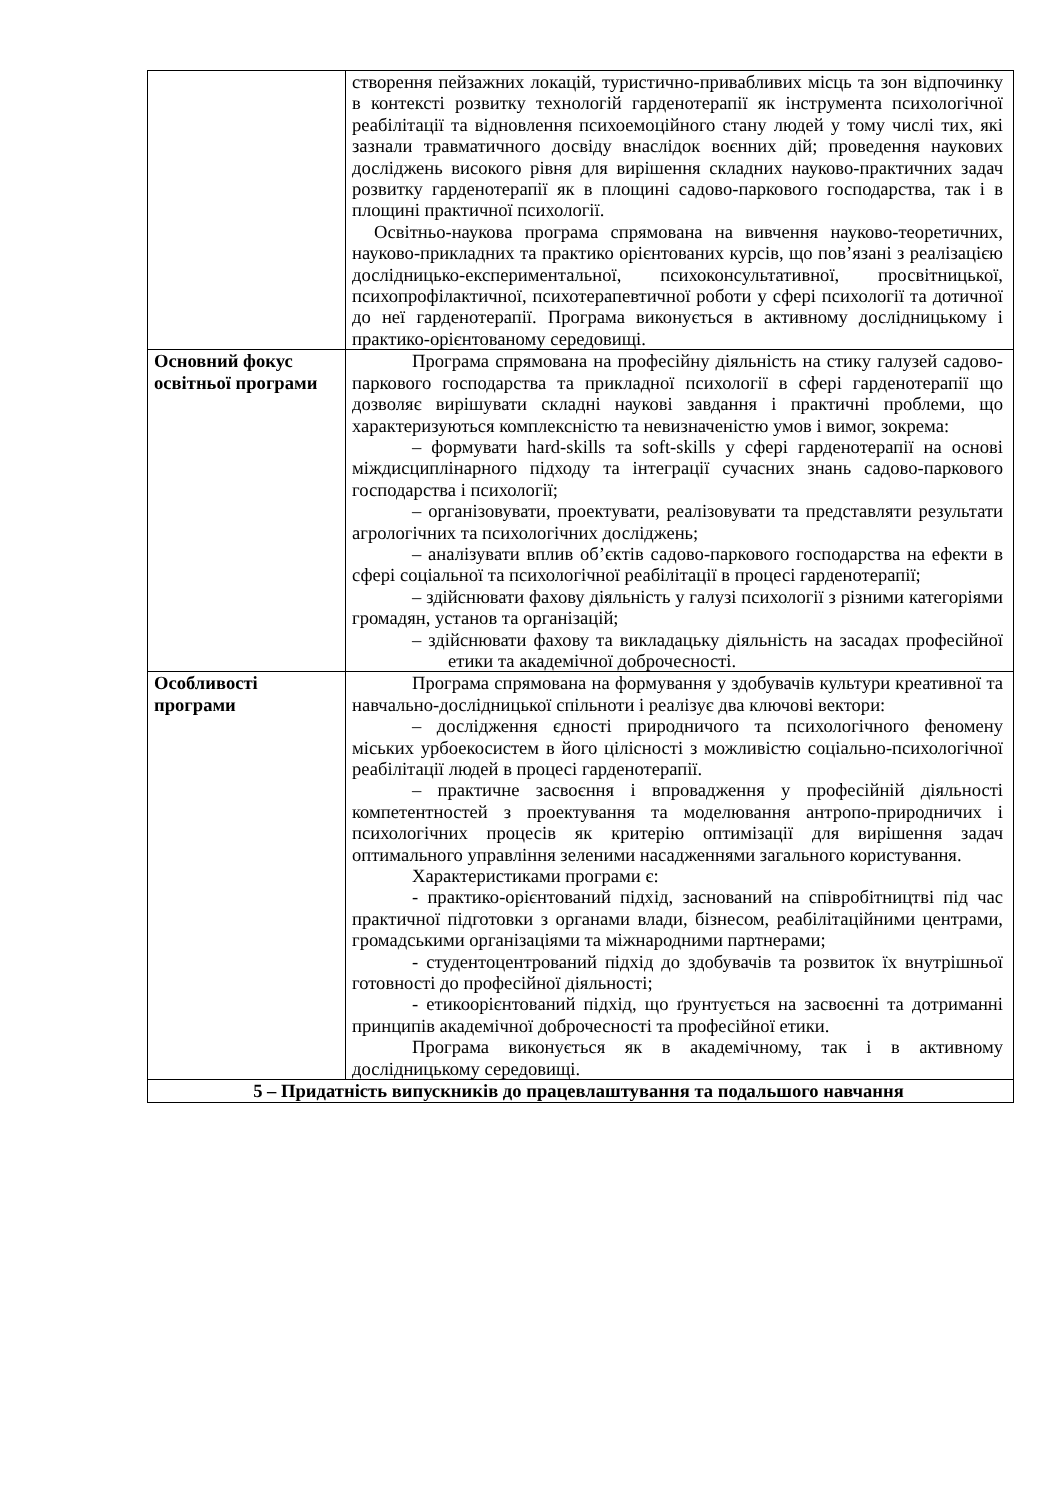| | створення пейзажних локацій, туристично-привабливих місць та зон відпочинку в контексті розвитку технологій гарденотерапії як інструмента психологічної реабілітації та відновлення психоемоційного стану людей у тому числі тих, які зазнали травматичного досвіду внаслідок воєнних дій; проведення наукових досліджень високого рівня для вирішення складних науково-практичних задач розвитку гарденотерапії як в площині садово-паркового господарства, так і в площині практичної психології. Освітньо-наукова програма спрямована на вивчення науково-теоретичних, науково-прикладних та практико орієнтованих курсів, що пов’язані з реалізацією дослідницько-експериментальної, психоконсультативної, просвітницької, психопрофілактичної, психотерапевтичної роботи у сфері психології та дотичної до неї гарденотерапії. Програма виконується в активному дослідницькому і практико-орієнтованому середовищі. |
| Основний фокус освітньої програми | Програма спрямована на професійну діяльність на стику галузей садово-паркового господарства та прикладної психології в сфері гарденотерапії що дозволяє вирішувати складні наукові завдання і практичні проблеми, що характеризуються комплексністю та невизначеністю умов і вимог, зокрема: – формувати hard-skills та soft-skills у сфері гарденотерапії на основі міждисциплінарного підходу та інтеграції сучасних знань садово-паркового господарства і психології; – організовувати, проектувати, реалізовувати та представляти результати агрологічних та психологічних досліджень; – аналізувати вплив об’єктів садово-паркового господарства на ефекти в сфері соціальної та психологічної реабілітації в процесі гарденотерапії; – здійснювати фахову діяльність у галузі психології з різними категоріями громадян, установ та організацій; – здійснювати фахову та викладацьку діяльність на засадах професійної етики та академічної доброчесності. |
| Особливості програми | Програма спрямована на формування у здобувачів культури креативної та навчально-дослідницької спільноти і реалізує два ключові вектори: – дослідження єдності природничого та психологічного феномену міських урбоекосистем в його цілісності з можливістю соціально-психологічної реабілітації людей в процесі гарденотерапії. – практичне засвоєння і впровадження у професійній діяльності компетентностей з проектування та моделювання антропо-природничих і психологічних процесів як критерію оптимізації для вирішення задач оптимального управління зеленими насадженнями загального користування. Характеристиками програми є: - практико-орієнтований підхід, заснований на співробітництві під час практичної підготовки з органами влади, бізнесом, реабілітаційними центрами, громадськими організаціями та міжнародними партнерами; - студентоцентрований підхід до здобувачів та розвиток їх внутрішньої готовності до професійної діяльності; - етикоорієнтований підхід, що ґрунтується на засвоєнні та дотриманні принципів академічної доброчесності та професійної етики. Програма виконується як в академічному, так і в активному дослідницькому середовищі. |
| 5 – Придатність випускників до працевлаштування та подальшого навчання | |